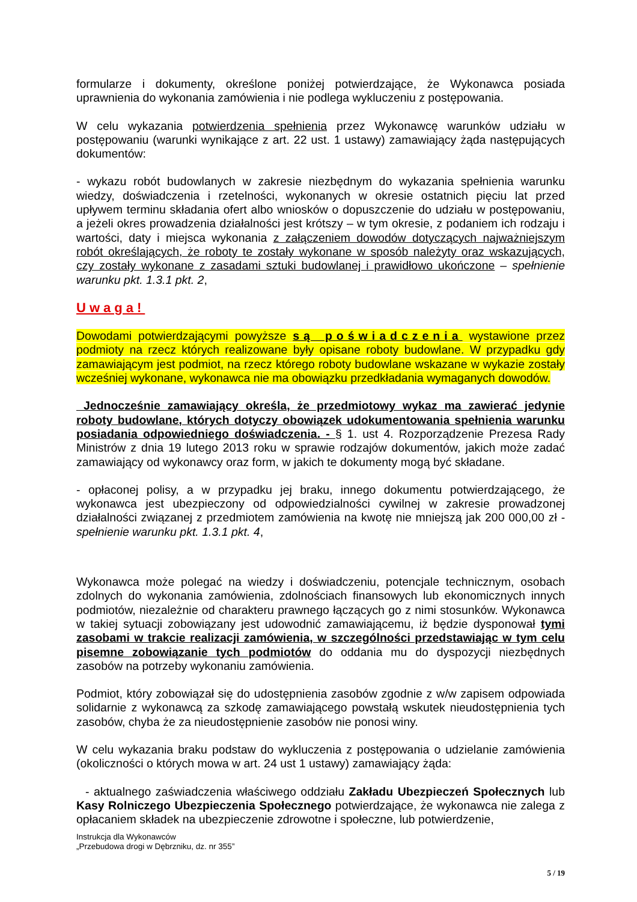formularze i dokumenty, określone poniżej potwierdzające, że Wykonawca posiada uprawnienia do wykonania zamówienia i nie podlega wykluczeniu z postępowania.
W celu wykazania potwierdzenia spełnienia przez Wykonawcę warunków udziału w postępowaniu (warunki wynikające z art. 22 ust. 1 ustawy) zamawiający żąda następujących dokumentów:
- wykazu robót budowlanych w zakresie niezbędnym do wykazania spełnienia warunku wiedzy, doświadczenia i rzetelności, wykonanych w okresie ostatnich pięciu lat przed upływem terminu składania ofert albo wniosków o dopuszczenie do udziału w postępowaniu, a jeżeli okres prowadzenia działalności jest krótszy – w tym okresie, z podaniem ich rodzaju i wartości, daty i miejsca wykonania z załączeniem dowodów dotyczących najważniejszym robót określających, że roboty te zostały wykonane w sposób należyty oraz wskazujących, czy zostały wykonane z zasadami sztuki budowlanej i prawidłowo ukończone – spełnienie warunku pkt. 1.3.1 pkt. 2,
Uwaga!
Dowodami potwierdzającymi powyższe są poświadczenia wystawione przez podmioty na rzecz których realizowane były opisane roboty budowlane. W przypadku gdy zamawiającym jest podmiot, na rzecz którego roboty budowlane wskazane w wykazie zostały wcześniej wykonane, wykonawca nie ma obowiązku przedkładania wymaganych dowodów.
Jednocześnie zamawiający określa, że przedmiotowy wykaz ma zawierać jedynie roboty budowlane, których dotyczy obowiązek udokumentowania spełnienia warunku posiadania odpowiedniego doświadczenia. - § 1. ust 4. Rozporządzenie Prezesa Rady Ministrów z dnia 19 lutego 2013 roku w sprawie rodzajów dokumentów, jakich może zadać zamawiający od wykonawcy oraz form, w jakich te dokumenty mogą być składane.
- opłaconej polisy, a w przypadku jej braku, innego dokumentu potwierdzającego, że wykonawca jest ubezpieczony od odpowiedzialności cywilnej w zakresie prowadzonej działalności związanej z przedmiotem zamówienia na kwotę nie mniejszą jak 200 000,00 zł - spełnienie warunku pkt. 1.3.1 pkt. 4,
Wykonawca może polegać na wiedzy i doświadczeniu, potencjale technicznym, osobach zdolnych do wykonania zamówienia, zdolnościach finansowych lub ekonomicznych innych podmiotów, niezależnie od charakteru prawnego łączących go z nimi stosunków. Wykonawca w takiej sytuacji zobowiązany jest udowodnić zamawiającemu, iż będzie dysponował tymi zasobami w trakcie realizacji zamówienia, w szczególności przedstawiając w tym celu pisemne zobowiązanie tych podmiotów do oddania mu do dyspozycji niezbędnych zasobów na potrzeby wykonaniu zamówienia.
Podmiot, który zobowiązał się do udostępnienia zasobów zgodnie z w/w zapisem odpowiada solidarnie z wykonawcą za szkodę zamawiającego powstałą wskutek nieudostępnienia tych zasobów, chyba że za nieudostępnienie zasobów nie ponosi winy.
W celu wykazania braku podstaw do wykluczenia z postępowania o udzielanie zamówienia (okoliczności o których mowa w art. 24 ust 1 ustawy) zamawiający żąda:
- aktualnego zaświadczenia właściwego oddziału Zakładu Ubezpieczeń Społecznych lub Kasy Rolniczego Ubezpieczenia Społecznego potwierdzające, że wykonawca nie zalega z opłacaniem składek na ubezpieczenie zdrowotne i społeczne, lub potwierdzenie,
Instrukcja dla Wykonawców
„Przebudowa drogi w Dębrzniku, dz. nr 355”
5 / 19